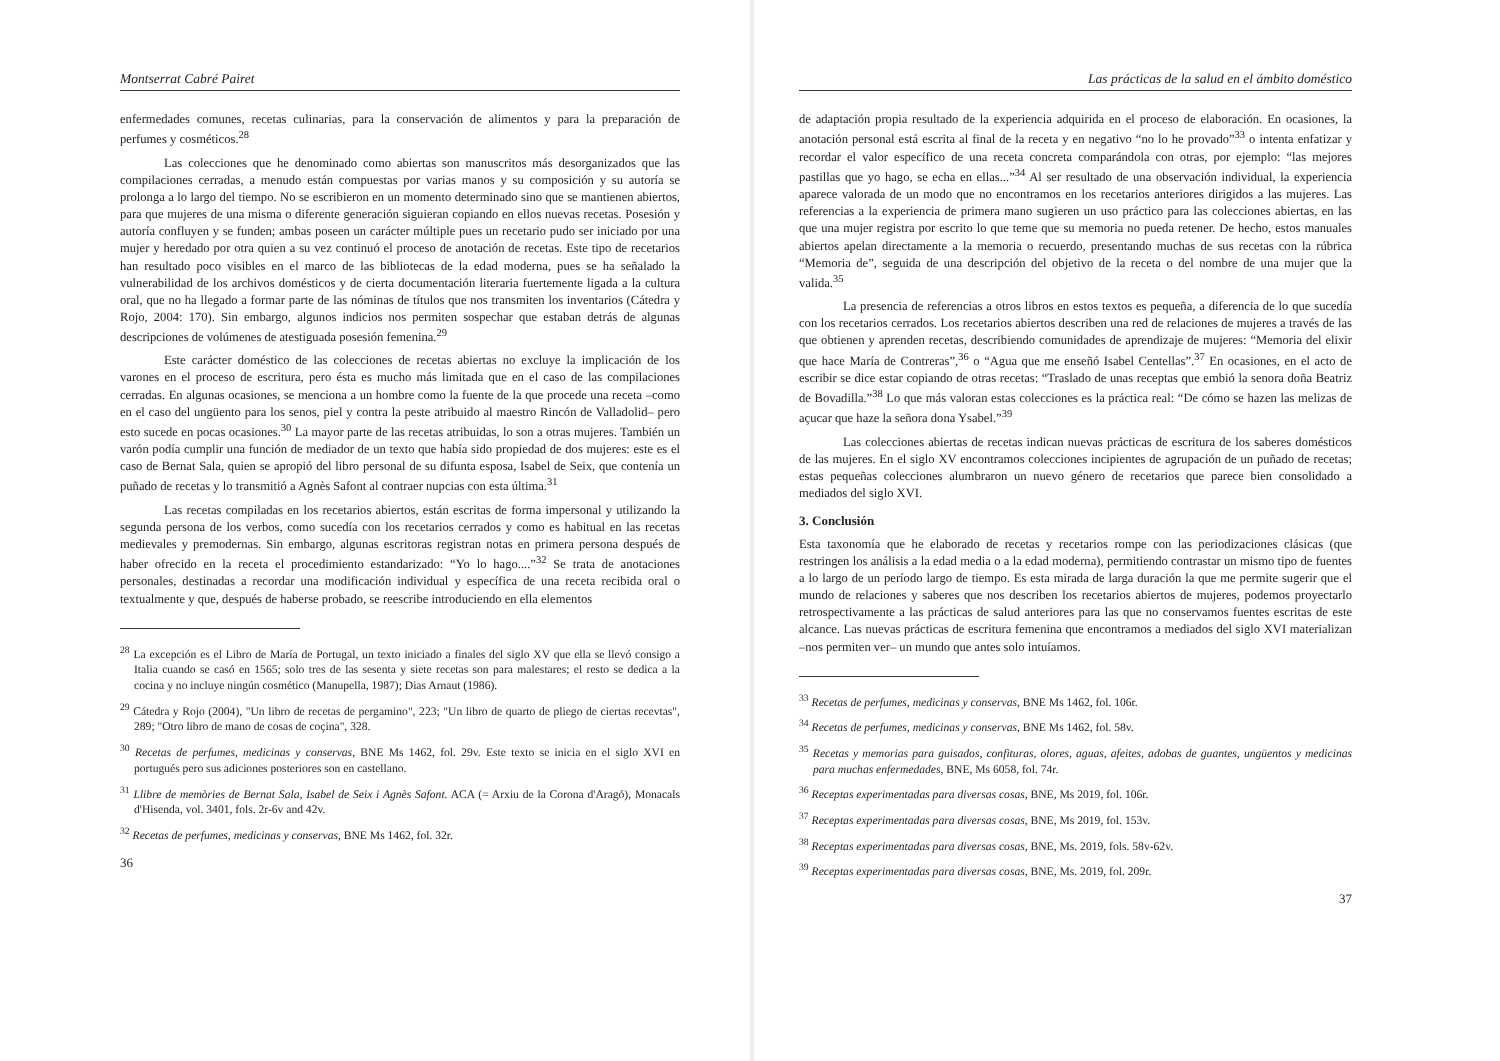Montserrat Cabré Pairet
enfermedades comunes, recetas culinarias, para la conservación de alimentos y para la preparación de perfumes y cosméticos.<sup>28</sup>
Las colecciones que he denominado como abiertas son manuscritos más desorganizados que las compilaciones cerradas, a menudo están compuestas por varias manos y su composición y su autoría se prolonga a lo largo del tiempo. No se escribieron en un momento determinado sino que se mantienen abiertos, para que mujeres de una misma o diferente generación siguieran copiando en ellos nuevas recetas. Posesión y autoría confluyen y se funden; ambas poseen un carácter múltiple pues un recetario pudo ser iniciado por una mujer y heredado por otra quien a su vez continuó el proceso de anotación de recetas. Este tipo de recetarios han resultado poco visibles en el marco de las bibliotecas de la edad moderna, pues se ha señalado la vulnerabilidad de los archivos domésticos y de cierta documentación literaria fuertemente ligada a la cultura oral, que no ha llegado a formar parte de las nóminas de títulos que nos transmiten los inventarios (Cátedra y Rojo, 2004: 170). Sin embargo, algunos indicios nos permiten sospechar que estaban detrás de algunas descripciones de volúmenes de atestiguada posesión femenina.<sup>29</sup>
Este carácter doméstico de las colecciones de recetas abiertas no excluye la implicación de los varones en el proceso de escritura, pero ésta es mucho más limitada que en el caso de las compilaciones cerradas. En algunas ocasiones, se menciona a un hombre como la fuente de la que procede una receta –como en el caso del ungüento para los senos, piel y contra la peste atribuido al maestro Rincón de Valladolid– pero esto sucede en pocas ocasiones.<sup>30</sup> La mayor parte de las recetas atribuidas, lo son a otras mujeres. También un varón podía cumplir una función de mediador de un texto que había sido propiedad de dos mujeres: este es el caso de Bernat Sala, quien se apropió del libro personal de su difunta esposa, Isabel de Seix, que contenía un puñado de recetas y lo transmitió a Agnès Safont al contraer nupcias con esta última.<sup>31</sup>
Las recetas compiladas en los recetarios abiertos, están escritas de forma impersonal y utilizando la segunda persona de los verbos, como sucedía con los recetarios cerrados y como es habitual en las recetas medievales y premodernas. Sin embargo, algunas escritoras registran notas en primera persona después de haber ofrecido en la receta el procedimiento estandarizado: “Yo lo hago....”<sup>32</sup> Se trata de anotaciones personales, destinadas a recordar una modificación individual y específica de una receta recibida oral o textualmente y que, después de haberse probado, se reescribe introduciendo en ella elementos
<sup>28</sup> La excepción es el Libro de María de Portugal, un texto iniciado a finales del siglo XV que ella se llevó consigo a Italia cuando se casó en 1565; solo tres de las sesenta y siete recetas son para malestares; el resto se dedica a la cocina y no incluye ningún cosmético (Manupella, 1987); Dias Arnaut (1986).
<sup>29</sup> Cátedra y Rojo (2004), "Un libro de recetas de pergamino", 223; "Un libro de quarto de pliego de ciertas recevtas", 289; "Otro libro de mano de cosas de coçina", 328.
<sup>30</sup> Recetas de perfumes, medicinas y conservas, BNE Ms 1462, fol. 29v. Este texto se inicia en el siglo XVI en portugués pero sus adiciones posteriores son en castellano.
<sup>31</sup> Llibre de memòries de Bernat Sala, Isabel de Seix i Agnès Safont. ACA (= Arxiu de la Corona d'Aragó), Monacals d'Hisenda, vol. 3401, fols. 2r-6v and 42v.
<sup>32</sup> Recetas de perfumes, medicinas y conservas, BNE Ms 1462, fol. 32r.
36
Las prácticas de la salud en el ámbito doméstico
de adaptación propia resultado de la experiencia adquirida en el proceso de elaboración. En ocasiones, la anotación personal está escrita al final de la receta y en negativo “no lo he provado”<sup>33</sup> o intenta enfatizar y recordar el valor específico de una receta concreta comparándola con otras, por ejemplo: “las mejores pastillas que yo hago, se echa en ellas...”<sup>34</sup> Al ser resultado de una observación individual, la experiencia aparece valorada de un modo que no encontramos en los recetarios anteriores dirigidos a las mujeres. Las referencias a la experiencia de primera mano sugieren un uso práctico para las colecciones abiertas, en las que una mujer registra por escrito lo que teme que su memoria no pueda retener. De hecho, estos manuales abiertos apelan directamente a la memoria o recuerdo, presentando muchas de sus recetas con la rúbrica “Memoria de”, seguida de una descripción del objetivo de la receta o del nombre de una mujer que la valida.<sup>35</sup>
La presencia de referencias a otros libros en estos textos es pequeña, a diferencia de lo que sucedía con los recetarios cerrados. Los recetarios abiertos describen una red de relaciones de mujeres a través de las que obtienen y aprenden recetas, describiendo comunidades de aprendizaje de mujeres: “Memoria del elixir que hace María de Contreras”,<sup>36</sup> o “Agua que me enseñó Isabel Centellas”.<sup>37</sup> En ocasiones, en el acto de escribir se dice estar copiando de otras recetas: “Traslado de unas receptas que embió la senora doña Beatriz de Bovadilla.”<sup>38</sup> Lo que más valoran estas colecciones es la práctica real: “De cómo se hazen las melizas de açucar que haze la señora dona Ysabel.”<sup>39</sup>
Las colecciones abiertas de recetas indican nuevas prácticas de escritura de los saberes domésticos de las mujeres. En el siglo XV encontramos colecciones incipientes de agrupación de un puñado de recetas; estas pequeñas colecciones alumbraron un nuevo género de recetarios que parece bien consolidado a mediados del siglo XVI.
3. Conclusión
Esta taxonomía que he elaborado de recetas y recetarios rompe con las periodizaciones clásicas (que restringen los análisis a la edad media o a la edad moderna), permitiendo contrastar un mismo tipo de fuentes a lo largo de un período largo de tiempo. Es esta mirada de larga duración la que me permite sugerir que el mundo de relaciones y saberes que nos describen los recetarios abiertos de mujeres, podemos proyectarlo retrospectivamente a las prácticas de salud anteriores para las que no conservamos fuentes escritas de este alcance. Las nuevas prácticas de escritura femenina que encontramos a mediados del siglo XVI materializan –nos permiten ver– un mundo que antes solo intuíamos.
<sup>33</sup> Recetas de perfumes, medicinas y conservas, BNE Ms 1462, fol. 106r.
<sup>34</sup> Recetas de perfumes, medicinas y conservas, BNE Ms 1462, fol. 58v.
<sup>35</sup> Recetas y memorias para guisados, confituras, olores, aguas, afeites, adobas de guantes, ungüentos y medicinas para muchas enfermedades, BNE, Ms 6058, fol. 74r.
<sup>36</sup> Receptas experimentadas para diversas cosas, BNE, Ms 2019, fol. 106r.
<sup>37</sup> Receptas experimentadas para diversas cosas, BNE, Ms 2019, fol. 153v.
<sup>38</sup> Receptas experimentadas para diversas cosas, BNE, Ms. 2019, fols. 58v-62v.
<sup>39</sup> Receptas experimentadas para diversas cosas, BNE, Ms. 2019, fol. 209r.
37